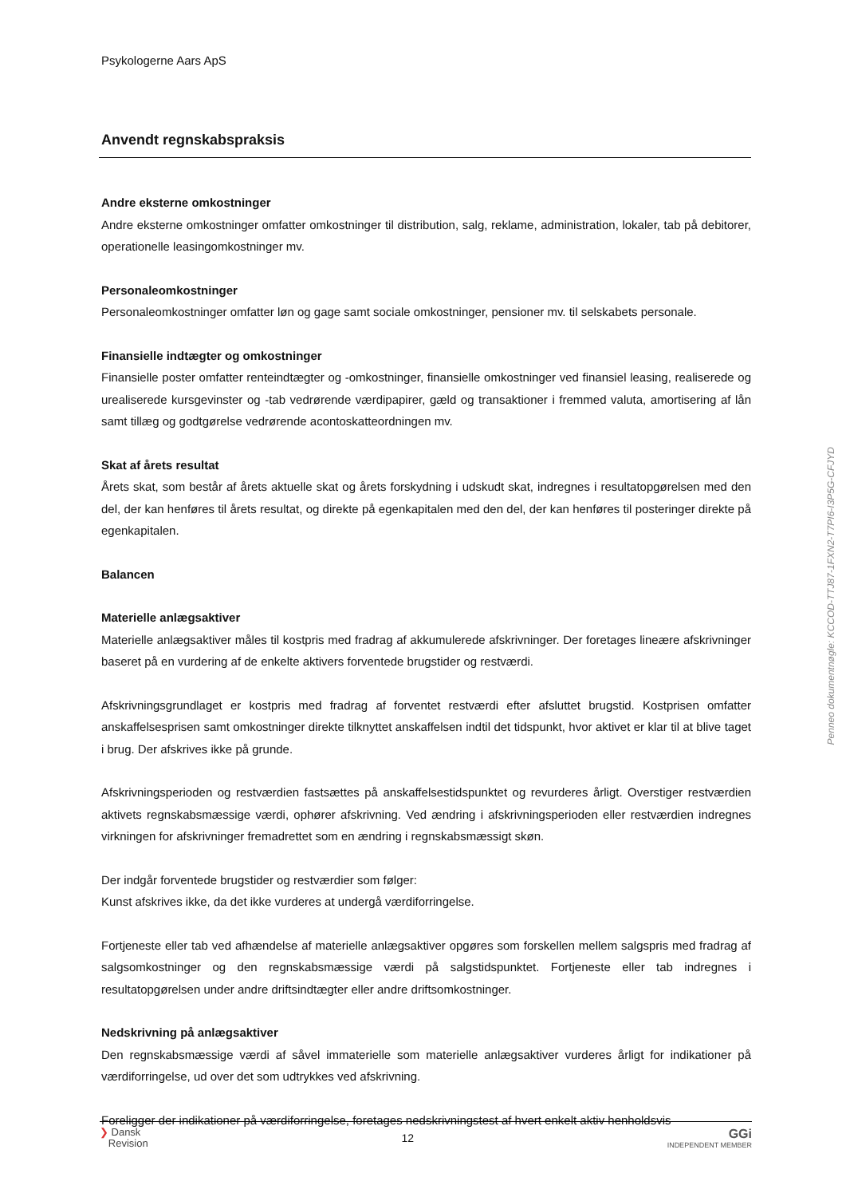Psykologerne Aars ApS
Anvendt regnskabspraksis
Andre eksterne omkostninger
Andre eksterne omkostninger omfatter omkostninger til distribution, salg, reklame, administration, lokaler, tab på debitorer, operationelle leasingomkostninger mv.
Personaleomkostninger
Personaleomkostninger omfatter løn og gage samt sociale omkostninger, pensioner mv. til selskabets personale.
Finansielle indtægter og omkostninger
Finansielle poster omfatter renteindtægter og -omkostninger, finansielle omkostninger ved finansiel leasing, realiserede og urealiserede kursgevinster og -tab vedrørende værdipapirer, gæld og transaktioner i fremmed valuta, amortisering af lån samt tillæg og godtgørelse vedrørende acontoskatteordningen mv.
Skat af årets resultat
Årets skat, som består af årets aktuelle skat og årets forskydning i udskudt skat, indregnes i resultatopgørelsen med den del, der kan henføres til årets resultat, og direkte på egenkapitalen med den del, der kan henføres til posteringer direkte på egenkapitalen.
Balancen
Materielle anlægsaktiver
Materielle anlægsaktiver måles til kostpris med fradrag af akkumulerede afskrivninger. Der foretages lineære afskrivninger baseret på en vurdering af de enkelte aktivers forventede brugstider og restværdi.
Afskrivningsgrundlaget er kostpris med fradrag af forventet restværdi efter afsluttet brugstid. Kostprisen omfatter anskaffelsesprisen samt omkostninger direkte tilknyttet anskaffelsen indtil det tidspunkt, hvor aktivet er klar til at blive taget i brug. Der afskrives ikke på grunde.
Afskrivningsperioden og restværdien fastsættes på anskaffelsestidspunktet og revurderes årligt. Overstiger restværdien aktivets regnskabsmæssige værdi, ophører afskrivning. Ved ændring i afskrivningsperioden eller restværdien indregnes virkningen for afskrivninger fremadrettet som en ændring i regnskabsmæssigt skøn.
Der indgår forventede brugstider og restværdier som følger:
Kunst afskrives ikke, da det ikke vurderes at undergå værdiforringelse.
Fortjeneste eller tab ved afhændelse af materielle anlægsaktiver opgøres som forskellen mellem salgspris med fradrag af salgsomkostninger og den regnskabsmæssige værdi på salgstidspunktet. Fortjeneste eller tab indregnes i resultatopgørelsen under andre driftsindtægter eller andre driftsomkostninger.
Nedskrivning på anlægsaktiver
Den regnskabsmæssige værdi af såvel immaterielle som materielle anlægsaktiver vurderes årligt for indikationer på værdiforringelse, ud over det som udtrykkes ved afskrivning.
Foreligger der indikationer på værdiforringelse, foretages nedskrivningstest af hvert enkelt aktiv henholdsvis
❯ Dansk
Revision
12
GGi
INDEPENDENT MEMBER
Penneo dokumentnøgle: KCCOD-TTJ87-1FXN2-T7PI6-I3P5G-CFJYD